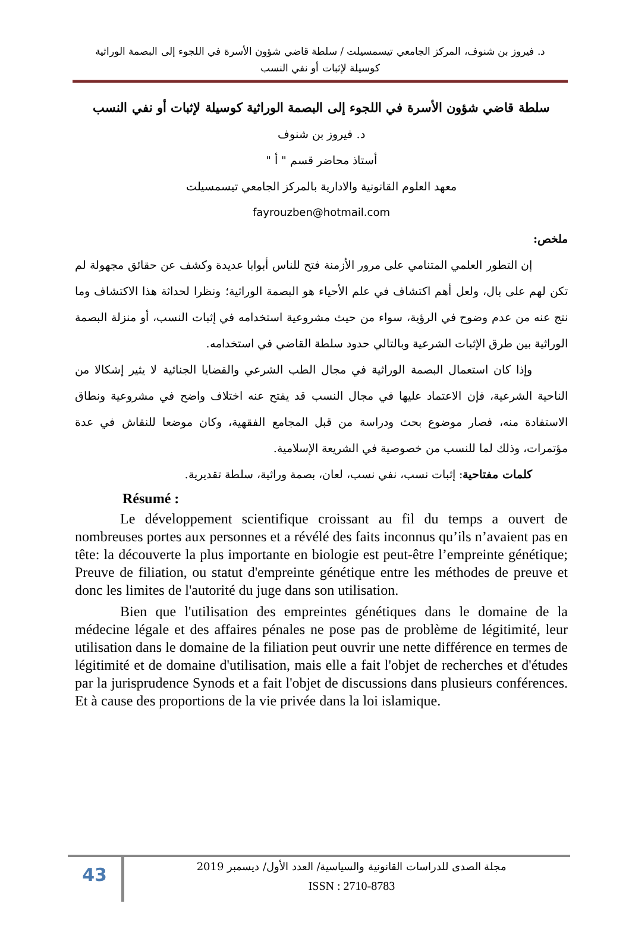د. فيروز بن شنوف، المركز الجامعي تيسمسيلت / سلطة قاضي شؤون الأسرة في اللجوء إلى البصمة الوراثية
كوسيلة لإثبات أو نفي النسب
سلطة قاضي شؤون الأسرة في اللجوء إلى البصمة الوراثية كوسيلة لإثبات أو نفي النسب
د. فيروز بن شنوف
أستاذ محاضر قسم " أ "
معهد العلوم القانونية والادارية بالمركز الجامعي تيسمسيلت
fayrouzben@hotmail.com
ملخص:
إن التطور العلمي المتنامي على مرور الأزمنة فتح للناس أبوابا عديدة وكشف عن حقائق مجهولة لم تكن لهم على بال، ولعل أهم اكتشاف في علم الأحياء هو البصمة الوراثية؛ ونظرا لحداثة هذا الاكتشاف وما نتج عنه من عدم وضوح في الرؤية، سواء من حيث مشروعية استخدامه في إثبات النسب، أو منزلة البصمة الوراثية بين طرق الإثبات الشرعية وبالتالي حدود سلطة القاضي في استخدامه.
وإذا كان استعمال البصمة الوراثية في مجال الطب الشرعي والقضايا الجنائية لا يثير إشكالا من الناحية الشرعية، فإن الاعتماد عليها في مجال النسب قد يفتح عنه اختلاف واضح في مشروعية ونطاق الاستفادة منه، فصار موضوع بحث ودراسة من قبل المجامع الفقهية، وكان موضعا للنقاش في عدة مؤتمرات، وذلك لما للنسب من خصوصية في الشريعة الإسلامية.
كلمات مفتاحية: إثبات نسب، نفي نسب، لعان، بصمة وراثية، سلطة تقديرية.
Résumé :
Le développement scientifique croissant au fil du temps a ouvert de nombreuses portes aux personnes et a révélé des faits inconnus qu’ils n’avaient pas en tête: la découverte la plus importante en biologie est peut-être l’empreinte génétique; Preuve de filiation, ou statut d'empreinte génétique entre les méthodes de preuve et donc les limites de l'autorité du juge dans son utilisation.
Bien que l'utilisation des empreintes génétiques dans le domaine de la médecine légale et des affaires pénales ne pose pas de problème de légitimité, leur utilisation dans le domaine de la filiation peut ouvrir une nette différence en termes de légitimité et de domaine d'utilisation, mais elle a fait l'objet de recherches et d'études par la jurisprudence Synods et a fait l'objet de discussions dans plusieurs conférences. Et à cause des proportions de la vie privée dans la loi islamique.
43
مجلة الصدى للدراسات القانونية والسياسية/ العدد الأول/ ديسمبر 2019
ISSN : 2710-8783